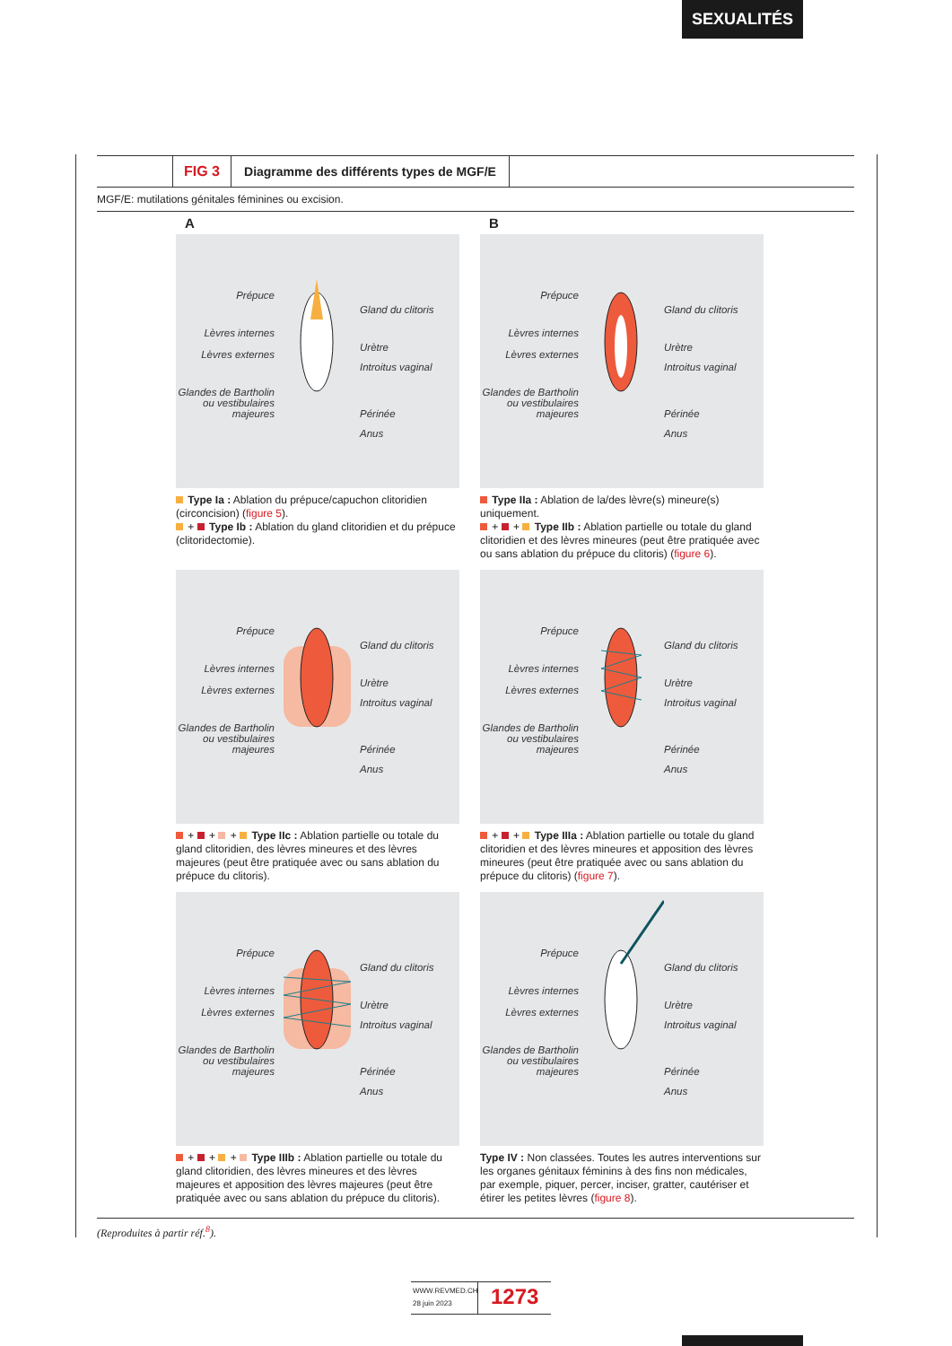SEXUALITÉS
FIG 3 Diagramme des différents types de MGF/E
MGF/E: mutilations génitales féminines ou excision.
A
B
Prépuce
Lèvres internes
Lèvres externes
Glandes de Bartholin
ou vestibulaires
majeures
Gland du clitoris
Urètre
Introitus vaginal
Périnée
Anus
Type Ia : Ablation du prépuce/capuchon clitoridien (circoncision) (figure 5).
+ Type Ib : Ablation du gland clitoridien et du prépuce (clitoridectomie).
Prépuce
Lèvres internes
Lèvres externes
Glandes de Bartholin
ou vestibulaires
majeures
Gland du clitoris
Urètre
Introitus vaginal
Périnée
Anus
Type IIa : Ablation de la/des lèvre(s) mineure(s) uniquement.
+ + Type IIb : Ablation partielle ou totale du gland clitoridien et des lèvres mineures (peut être pratiquée avec ou sans ablation du prépuce du clitoris) (figure 6).
Prépuce
Lèvres internes
Lèvres externes
Glandes de Bartholin
ou vestibulaires
majeures
Gland du clitoris
Urètre
Introitus vaginal
Périnée
Anus
+ + + Type IIc : Ablation partielle ou totale du gland clitoridien, des lèvres mineures et des lèvres majeures (peut être pratiquée avec ou sans ablation du prépuce du clitoris).
Prépuce
Lèvres internes
Lèvres externes
Glandes de Bartholin
ou vestibulaires
majeures
Gland du clitoris
Urètre
Introitus vaginal
Périnée
Anus
+ + Type IIIa : Ablation partielle ou totale du gland clitoridien et des lèvres mineures et apposition des lèvres mineures (peut être pratiquée avec ou sans ablation du prépuce du clitoris) (figure 7).
Prépuce
Lèvres internes
Lèvres externes
Glandes de Bartholin
ou vestibulaires
majeures
Gland du clitoris
Urètre
Introitus vaginal
Périnée
Anus
+ + + Type IIIb : Ablation partielle ou totale du gland clitoridien, des lèvres mineures et des lèvres majeures et apposition des lèvres majeures (peut être pratiquée avec ou sans ablation du prépuce du clitoris).
Prépuce
Lèvres internes
Lèvres externes
Glandes de Bartholin
ou vestibulaires
majeures
Gland du clitoris
Urètre
Introitus vaginal
Périnée
Anus
Type IV : Non classées. Toutes les autres interventions sur les organes génitaux féminins à des fins non médicales, par exemple, piquer, percer, inciser, gratter, cautériser et étirer les petites lèvres (figure 8).
(Reproduites à partir réf.<sup>8</sup>).
WWW.REVMED.CH
28 juin 2023
1273